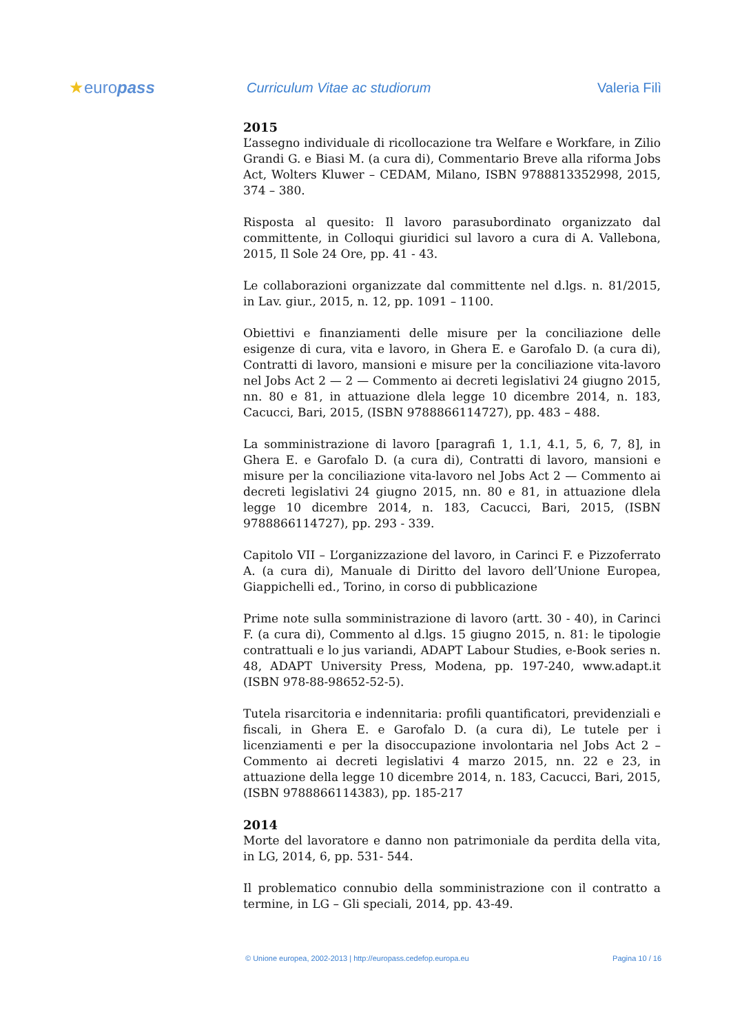★europass
Curriculum Vitae ac studiorum Valeria Filì
2015
L’assegno individuale di ricollocazione tra Welfare e Workfare, in Zilio Grandi G. e Biasi M. (a cura di), Commentario Breve alla riforma Jobs Act, Wolters Kluwer – CEDAM, Milano, ISBN 9788813352998, 2015, 374 – 380.
Risposta al quesito: Il lavoro parasubordinato organizzato dal committente, in Colloqui giuridici sul lavoro a cura di A. Vallebona, 2015, Il Sole 24 Ore, pp. 41 - 43.
Le collaborazioni organizzate dal committente nel d.lgs. n. 81/2015, in Lav. giur., 2015, n. 12, pp. 1091 – 1100.
Obiettivi e finanziamenti delle misure per la conciliazione delle esigenze di cura, vita e lavoro, in Ghera E. e Garofalo D. (a cura di), Contratti di lavoro, mansioni e misure per la conciliazione vita-lavoro nel Jobs Act 2 — 2 — Commento ai decreti legislativi 24 giugno 2015, nn. 80 e 81, in attuazione dlela legge 10 dicembre 2014, n. 183, Cacucci, Bari, 2015, (ISBN 9788866114727), pp. 483 – 488.
La somministrazione di lavoro [paragrafi 1, 1.1, 4.1, 5, 6, 7, 8], in Ghera E. e Garofalo D. (a cura di), Contratti di lavoro, mansioni e misure per la conciliazione vita-lavoro nel Jobs Act 2 — Commento ai decreti legislativi 24 giugno 2015, nn. 80 e 81, in attuazione dlela legge 10 dicembre 2014, n. 183, Cacucci, Bari, 2015, (ISBN 9788866114727), pp. 293 - 339.
Capitolo VII – L’organizzazione del lavoro, in Carinci F. e Pizzoferrato A. (a cura di), Manuale di Diritto del lavoro dell’Unione Europea, Giappichelli ed., Torino, in corso di pubblicazione
Prime note sulla somministrazione di lavoro (artt. 30 - 40), in Carinci F. (a cura di), Commento al d.lgs. 15 giugno 2015, n. 81: le tipologie contrattuali e lo jus variandi, ADAPT Labour Studies, e-Book series n. 48, ADAPT University Press, Modena, pp. 197-240, www.adapt.it (ISBN 978-88-98652-52-5).
Tutela risarcitoria e indennitaria: profili quantificatori, previdenziali e fiscali, in Ghera E. e Garofalo D. (a cura di), Le tutele per i licenziamenti e per la disoccupazione involontaria nel Jobs Act 2 – Commento ai decreti legislativi 4 marzo 2015, nn. 22 e 23, in attuazione della legge 10 dicembre 2014, n. 183, Cacucci, Bari, 2015, (ISBN 9788866114383), pp. 185-217
2014
Morte del lavoratore e danno non patrimoniale da perdita della vita, in LG, 2014, 6, pp. 531- 544.
Il problematico connubio della somministrazione con il contratto a termine, in LG – Gli speciali, 2014, pp. 43-49.
© Unione europea, 2002-2013 | http://europass.cedefop.europa.eu Pagina 10 / 16